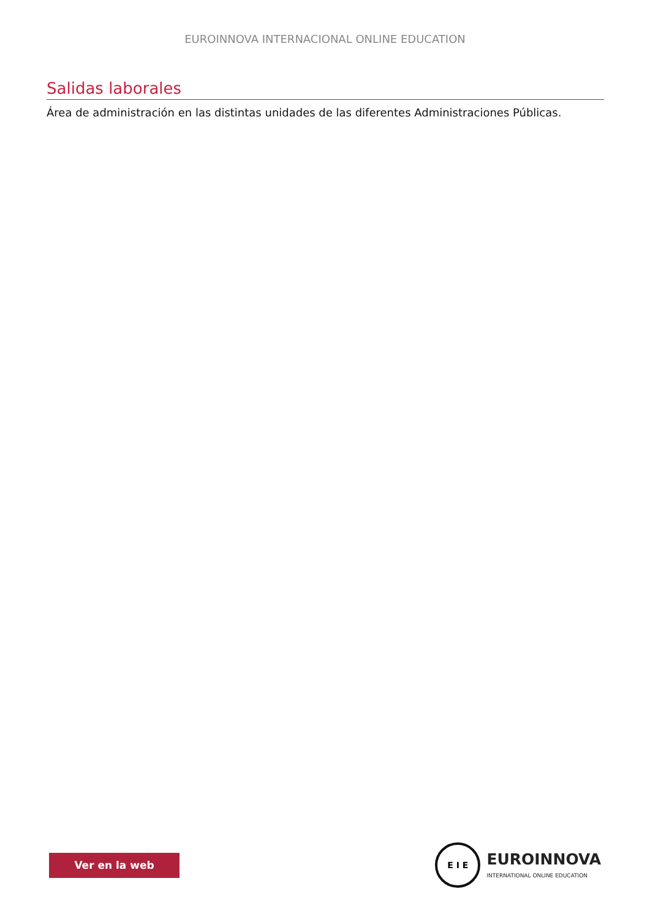EUROINNOVA INTERNACIONAL ONLINE EDUCATION
Salidas laborales
Área de administración en las distintas unidades de las diferentes Administraciones Públicas.
Ver en la web
E I E
EUROINNOVA
INTERNATIONAL ONLINE EDUCATION